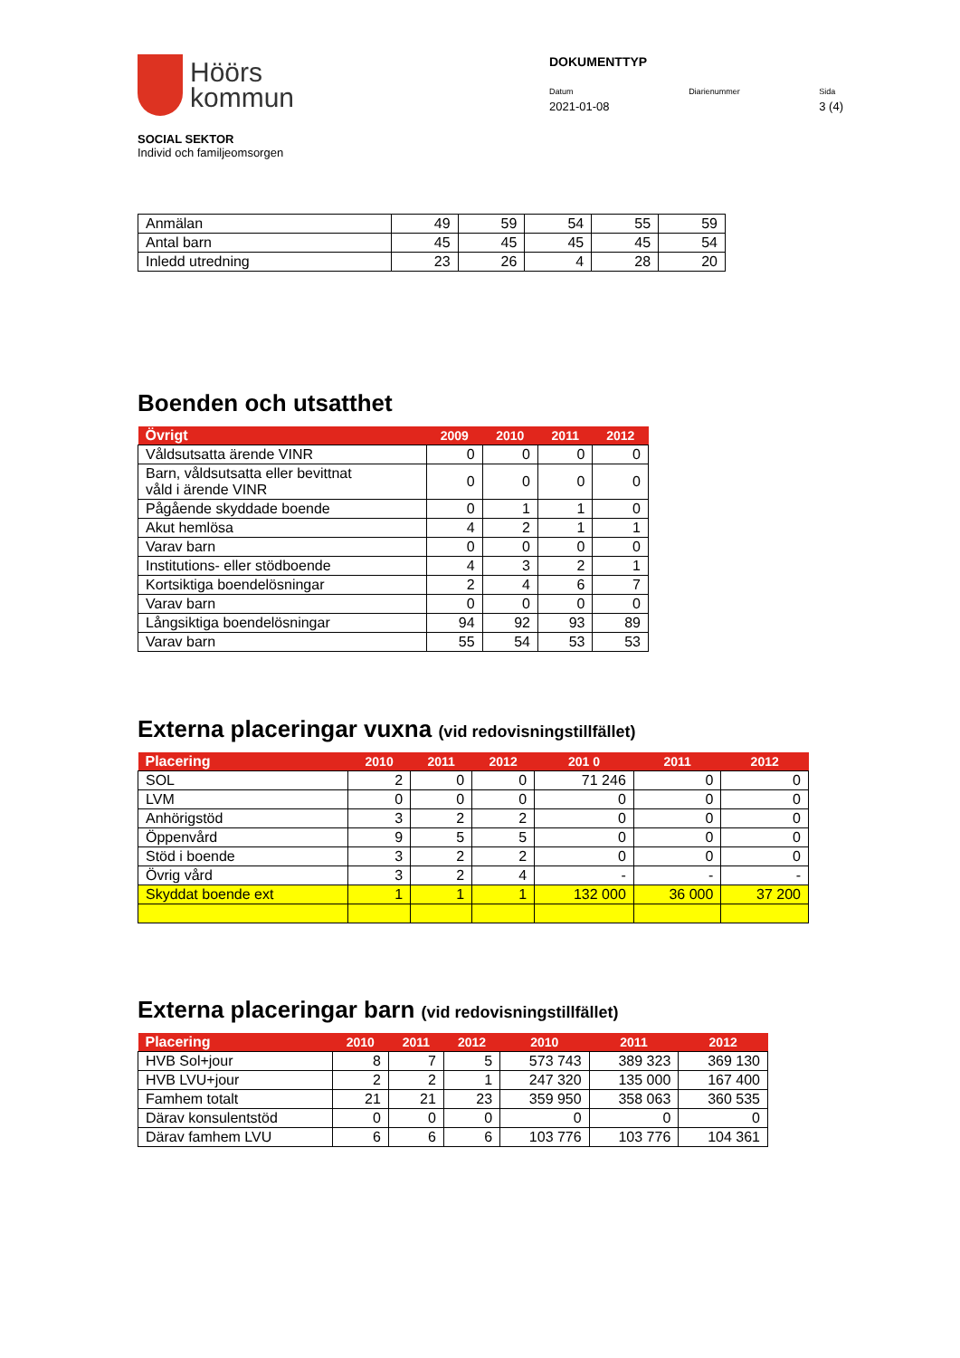Höörs
kommun
SOCIAL SEKTOR
Individ och familjeomsorgen
DOKUMENTTYP
Datum
2021-01-08
Diarienummer Sida
3 (4)
| Anmälan | 49 | 59 | 54 | 55 | 59 |
| Antal barn | 45 | 45 | 45 | 45 | 54 |
| Inledd utredning | 23 | 26 | 4 | 28 | 20 |
Boenden och utsatthet
| Övrigt | 2009 | 2010 | 2011 | 2012 |
| --- | --- | --- | --- | --- |
| Våldsutsatta ärende VINR | 0 | 0 | 0 | 0 |
| Barn, våldsutsatta eller bevittnat våld i ärende VINR | 0 | 0 | 0 | 0 |
| Pågående skyddade boende | 0 | 1 | 1 | 0 |
| Akut hemlösa | 4 | 2 | 1 | 1 |
| Varav barn | 0 | 0 | 0 | 0 |
| Institutions- eller stödboende | 4 | 3 | 2 | 1 |
| Kortsiktiga boendelösningar | 2 | 4 | 6 | 7 |
| Varav barn | 0 | 0 | 0 | 0 |
| Långsiktiga boendelösningar | 94 | 92 | 93 | 89 |
| Varav barn | 55 | 54 | 53 | 53 |
Externa placeringar vuxna (vid redovisningstillfället)
| Placering | 2010 | 2011 | 2012 | 201 0 | 2011 | 2012 |
| --- | --- | --- | --- | --- | --- | --- |
| SOL | 2 | 0 | 0 | 71 246 | 0 | 0 |
| LVM | 0 | 0 | 0 | 0 | 0 | 0 |
| Anhörigstöd | 3 | 2 | 2 | 0 | 0 | 0 |
| Öppenvård | 9 | 5 | 5 | 0 | 0 | 0 |
| Stöd i boende | 3 | 2 | 2 | 0 | 0 | 0 |
| Övrig vård | 3 | 2 | 4 | - | - | - |
| Skyddat boende ext | 1 | 1 | 1 | 132 000 | 36 000 | 37 200 |
Externa placeringar barn (vid redovisningstillfället)
| Placering | 2010 | 2011 | 2012 | 2010 | 2011 | 2012 |
| --- | --- | --- | --- | --- | --- | --- |
| HVB Sol+jour | 8 | 7 | 5 | 573 743 | 389 323 | 369 130 |
| HVB LVU+jour | 2 | 2 | 1 | 247 320 | 135 000 | 167 400 |
| Famhem totalt | 21 | 21 | 23 | 359 950 | 358 063 | 360 535 |
| Därav konsulentstöd | 0 | 0 | 0 | 0 | 0 | 0 |
| Därav famhem LVU | 6 | 6 | 6 | 103 776 | 103 776 | 104 361 |